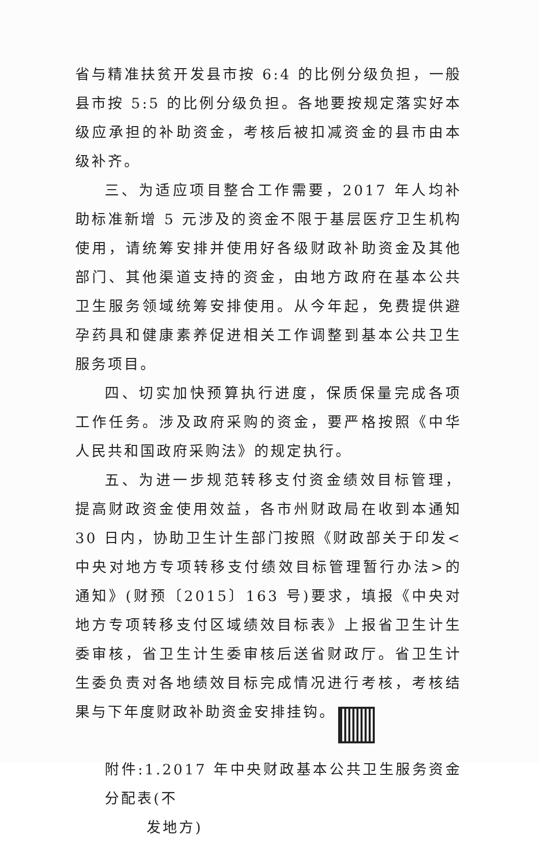省与精准扶贫开发县市按 6:4 的比例分级负担，一般县市按 5:5 的比例分级负担。各地要按规定落实好本级应承担的补助资金，考核后被扣减资金的县市由本级补齐。
三、为适应项目整合工作需要，2017 年人均补助标准新增 5 元涉及的资金不限于基层医疗卫生机构使用，请统筹安排并使用好各级财政补助资金及其他部门、其他渠道支持的资金，由地方政府在基本公共卫生服务领域统筹安排使用。从今年起，免费提供避孕药具和健康素养促进相关工作调整到基本公共卫生服务项目。
四、切实加快预算执行进度，保质保量完成各项工作任务。涉及政府采购的资金，要严格按照《中华人民共和国政府采购法》的规定执行。
五、为进一步规范转移支付资金绩效目标管理，提高财政资金使用效益，各市州财政局在收到本通知 30 日内，协助卫生计生部门按照《财政部关于印发<中央对地方专项转移支付绩效目标管理暂行办法>的通知》(财预〔2015〕163 号)要求，填报《中央对地方专项转移支付区域绩效目标表》上报省卫生计生委审核，省卫生计生委审核后送省财政厅。省卫生计生委负责对各地绩效目标完成情况进行考核，考核结果与下年度财政补助资金安排挂钩。
附件:1.2017 年中央财政基本公共卫生服务资金分配表(不
发地方)